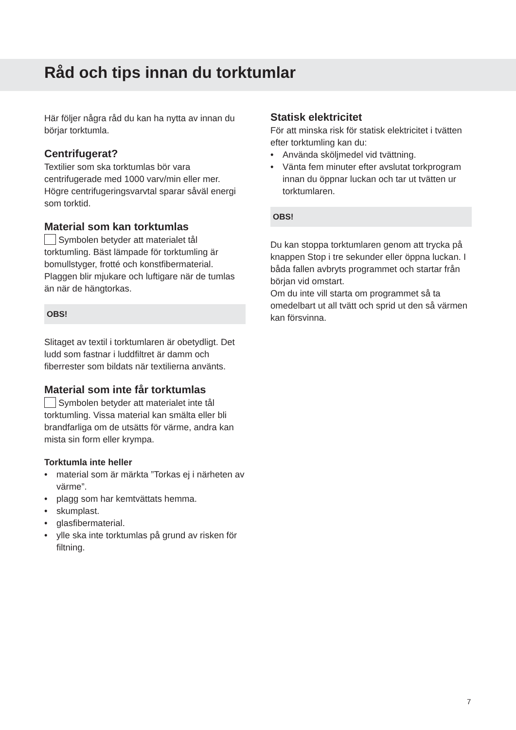Råd och tips innan du torktumlar
Här följer några råd du kan ha nytta av innan du börjar torktumla.
Centrifugerat?
Textilier som ska torktumlas bör vara centrifugerade med 1000 varv/min eller mer. Högre centrifugeringsvarvtal sparar såväl energi som torktid.
Material som kan torktumlas
Symbolen betyder att materialet tål torktumling. Bäst lämpade för torktumling är bomullstyger, frotté och konstfibermaterial. Plaggen blir mjukare och luftigare när de tumlas än när de hängtorkas.
OBS!
Slitaget av textil i torktumlaren är obetydligt. Det ludd som fastnar i luddfiltret är damm och fiberrester som bildats när textilierna använts.
Material som inte får torktumlas
Symbolen betyder att materialet inte tål torktumling. Vissa material kan smälta eller bli brandfarliga om de utsätts för värme, andra kan mista sin form eller krympa.
Torktumla inte heller
• material som är märkta ”Torkas ej i närheten av värme”.
• plagg som har kemtvättats hemma.
• skumplast.
• glasfibermaterial.
• ylle ska inte torktumlas på grund av risken för filtning.
Statisk elektricitet
För att minska risk för statisk elektricitet i tvätten efter torktumling kan du:
• Använda sköljmedel vid tvättning.
• Vänta fem minuter efter avslutat torkprogram innan du öppnar luckan och tar ut tvätten ur torktumlaren.
OBS!
Du kan stoppa torktumlaren genom att trycka på knappen Stop i tre sekunder eller öppna luckan. I båda fallen avbryts programmet och startar från början vid omstart.
Om du inte vill starta om programmet så ta omedelbart ut all tvätt och sprid ut den så värmen kan försvinna.
7